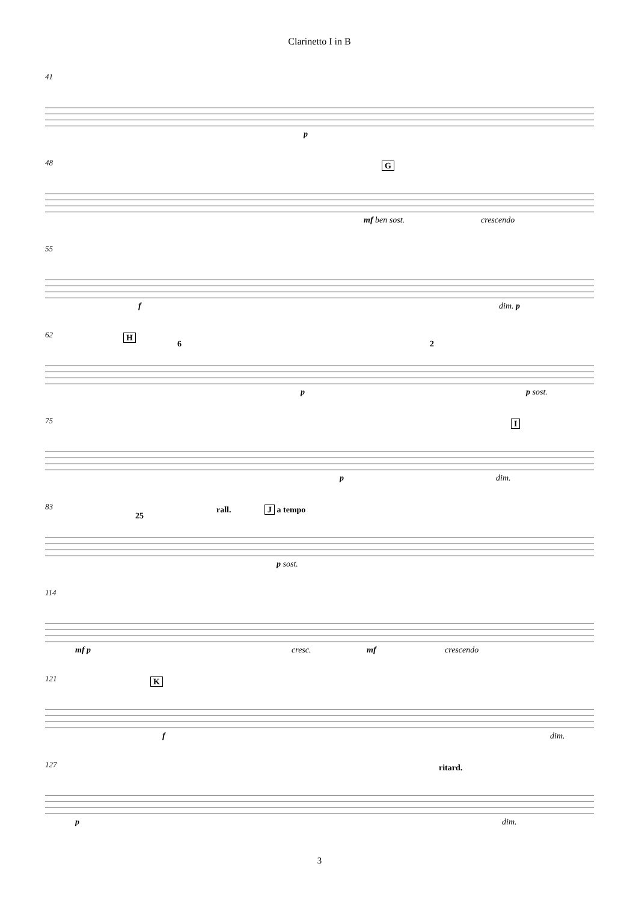Clarinetto I in B
41
p
48 G
mf ben sost. crescendo
55
f dim. p
62 H
6 2
p p sost.
75 I
p dim.
83
25
rall. J a tempo
p sost.
114
mf p cresc. mf crescendo
121 K
f dim.
127 ritard.
p dim.
3